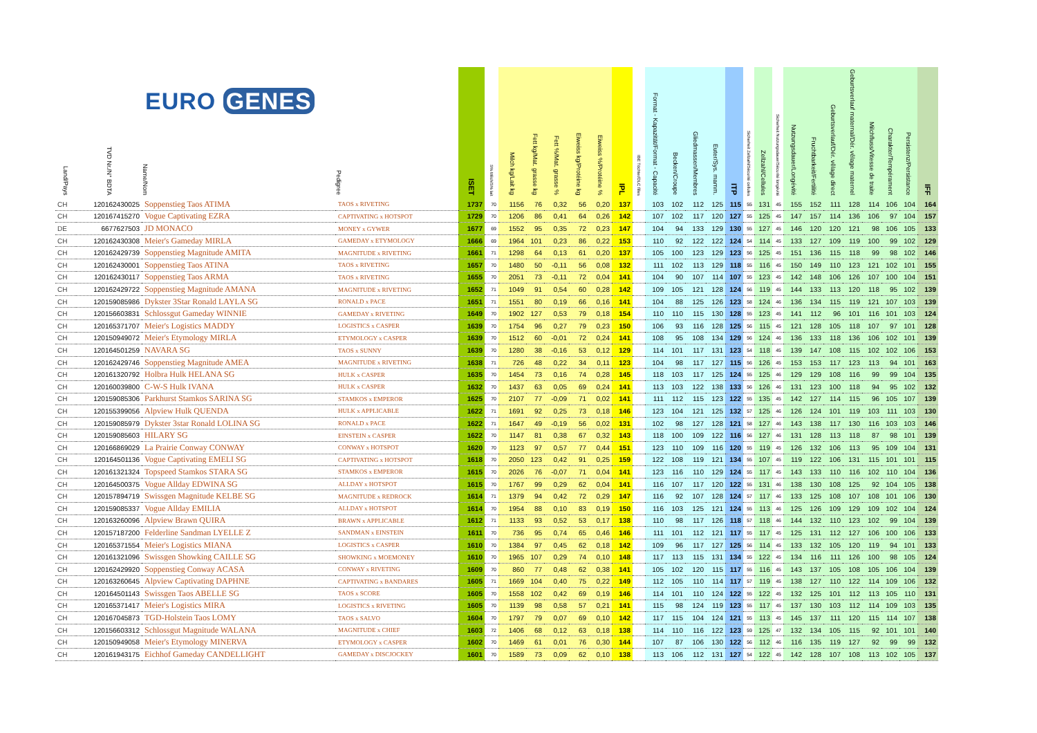| EURO GENES | | | | ISET | S% Milch/S% lait | Milch kg/Lait kg | Fett kg/Mat. grasse kg | Fett %/Mat. grasse % | Eiweiss kg/Protéine kg | Eiweiss %/Protéine % | IPL | IBE Töchter/DLC filles | Format - Kapazität/Format - Capacité | Becken/Croupe | Gliedmassen/Membres | Euter/Sys. mamm. | ITP | Sicherheit Zellzahl/Sécurité cellules | Zellzahl/Cellules | Sicherheit Nutzungsdauer/Sécurité longévité | Nutzungsdauer/Longévité | Fruchtbarkeit/Fertilité | Geburtsverlauf/Dér. vêlage direct | Geburtsverlauf maternal/Dér. vêlage maternel | Milchfluss/Vitesse de traite | Charakter/Tempérament | Persistenz/Persistance | IFF |
| --- | --- | --- | --- | --- | --- | --- | --- | --- | --- | --- | --- | --- | --- | --- | --- | --- | --- | --- | --- | --- | --- | --- | --- | --- | --- | --- | --- | --- |
| Land/Pays | TVD Nr./N° BDTA | Name/Nom | Pedigree | | | | | | | | | | | | | | | | | | | | | | | | | |
| CH | 120162430025 | Soppenstieg Taos ATIMA | TAOS x RIVETING | 1737 | 70 | 1156 | 76 | 0,32 | 56 | 0,20 | 137 | | 103 | 102 | 112 | 125 | 115 | 55 | 131 | 45 | 155 | 152 | 111 | 128 | 114 | 106 | 104 | 164 |
| CH | 120167415270 | Vogue Captivating EZRA | CAPTIVATING x HOTSPOT | 1729 | 70 | 1206 | 86 | 0,41 | 64 | 0,26 | 142 | | 107 | 102 | 117 | 120 | 127 | 55 | 125 | 45 | 147 | 157 | 114 | 136 | 106 | 97 | 104 | 157 |
| DE | 6677627503 | JD MONACO | MONEY x GYWER | 1677 | 69 | 1552 | 95 | 0,35 | 72 | 0,23 | 147 | | 104 | 94 | 133 | 129 | 130 | 55 | 127 | 45 | 146 | 120 | 120 | 121 | 98 | 106 | 105 | 133 |
| CH | 120162430308 | Meier's Gameday MIRLA | GAMEDAY x ETYMOLOGY | 1666 | 69 | 1964 | 101 | 0,23 | 86 | 0,22 | 153 | | 110 | 92 | 122 | 122 | 124 | 54 | 114 | 45 | 133 | 127 | 109 | 119 | 100 | 99 | 102 | 129 |
| CH | 120162429739 | Soppenstieg Magnitude AMITA | MAGNITUDE x RIVETING | 1661 | 71 | 1298 | 64 | 0,13 | 61 | 0,20 | 137 | | 105 | 100 | 123 | 129 | 123 | 56 | 125 | 45 | 151 | 136 | 115 | 118 | 99 | 98 | 102 | 146 |
| CH | 120162430001 | Soppenstieg Taos ATINA | TAOS x RIVETING | 1657 | 70 | 1480 | 50 | -0,11 | 56 | 0,08 | 132 | | 111 | 102 | 113 | 129 | 118 | 55 | 116 | 45 | 150 | 149 | 110 | 123 | 121 | 102 | 101 | 155 |
| CH | 120162430117 | Soppenstieg Taos ARMA | TAOS x RIVETING | 1655 | 70 | 2051 | 73 | -0,11 | 72 | 0,04 | 141 | | 104 | 90 | 107 | 114 | 107 | 55 | 123 | 45 | 142 | 148 | 106 | 126 | 107 | 100 | 104 | 151 |
| CH | 120162429722 | Soppenstieg Magnitude AMANA | MAGNITUDE x RIVETING | 1652 | 71 | 1049 | 91 | 0,54 | 60 | 0,28 | 142 | | 109 | 105 | 121 | 128 | 124 | 56 | 119 | 45 | 144 | 133 | 113 | 120 | 118 | 95 | 102 | 139 |
| CH | 120159085986 | Dykster 3Star Ronald LAYLA SG | RONALD x PACE | 1651 | 71 | 1551 | 80 | 0,19 | 66 | 0,16 | 141 | | 104 | 88 | 125 | 126 | 123 | 58 | 124 | 46 | 136 | 134 | 115 | 119 | 121 | 107 | 103 | 139 |
| CH | 120156603831 | Schlossgut Gameday WINNIE | GAMEDAY x RIVETING | 1649 | 70 | 1902 | 127 | 0,53 | 79 | 0,18 | 154 | | 110 | 110 | 115 | 130 | 128 | 55 | 123 | 45 | 141 | 112 | 96 | 101 | 116 | 101 | 103 | 124 |
| CH | 120165371707 | Meier's Logistics MADDY | LOGISTICS x CASPER | 1639 | 70 | 1754 | 96 | 0,27 | 79 | 0,23 | 150 | | 106 | 93 | 116 | 128 | 125 | 56 | 115 | 45 | 121 | 128 | 105 | 118 | 107 | 97 | 101 | 128 |
| CH | 120150949072 | Meier's Etymology MIRLA | ETYMOLOGY x CASPER | 1639 | 70 | 1512 | 60 | -0,01 | 72 | 0,24 | 141 | | 108 | 95 | 108 | 134 | 129 | 56 | 124 | 46 | 136 | 133 | 118 | 136 | 106 | 102 | 101 | 139 |
| CH | 120164501259 | NAVARA SG | TAOS x SUNNY | 1639 | 70 | 1280 | 38 | -0,16 | 53 | 0,12 | 129 | | 114 | 101 | 117 | 131 | 123 | 54 | 118 | 45 | 139 | 147 | 108 | 115 | 102 | 102 | 106 | 153 |
| CH | 120162429746 | Soppenstieg Magnitude AMEA | MAGNITUDE x RIVETING | 1638 | 71 | 726 | 48 | 0,22 | 34 | 0,11 | 123 | | 104 | 98 | 117 | 127 | 115 | 56 | 126 | 45 | 153 | 153 | 117 | 123 | 113 | 94 | 101 | 163 |
| CH | 120161320792 | Holbra Hulk HELANA SG | HULK x CASPER | 1635 | 70 | 1454 | 73 | 0,16 | 74 | 0,28 | 145 | | 118 | 103 | 117 | 125 | 124 | 55 | 125 | 46 | 129 | 129 | 108 | 116 | 99 | 99 | 104 | 135 |
| CH | 120160039800 | C-W-S Hulk IVANA | HULK x CASPER | 1632 | 70 | 1437 | 63 | 0,05 | 69 | 0,24 | 141 | | 113 | 103 | 122 | 138 | 133 | 56 | 126 | 46 | 131 | 123 | 100 | 118 | 94 | 95 | 102 | 132 |
| CH | 120159085306 | Parkhurst Stamkos SARINA SG | STAMKOS x EMPEROR | 1625 | 70 | 2107 | 77 | -0,09 | 71 | 0,02 | 141 | | 111 | 112 | 115 | 123 | 122 | 55 | 135 | 45 | 142 | 127 | 114 | 115 | 96 | 105 | 107 | 139 |
| CH | 120155399056 | Alpview Hulk QUENDA | HULK x APPLICABLE | 1622 | 71 | 1691 | 92 | 0,25 | 73 | 0,18 | 146 | | 123 | 104 | 121 | 125 | 132 | 57 | 125 | 46 | 126 | 124 | 101 | 119 | 103 | 111 | 103 | 130 |
| CH | 120159085979 | Dykster 3star Ronald LOLINA SG | RONALD x PACE | 1622 | 71 | 1647 | 49 | -0,19 | 56 | 0,02 | 131 | | 102 | 98 | 127 | 128 | 121 | 58 | 127 | 46 | 143 | 138 | 117 | 130 | 116 | 103 | 103 | 146 |
| CH | 120159085603 | HILARY SG | EINSTEIN x CASPER | 1622 | 70 | 1147 | 81 | 0,38 | 67 | 0,32 | 143 | | 118 | 100 | 109 | 122 | 116 | 56 | 127 | 46 | 131 | 128 | 113 | 118 | 87 | 98 | 101 | 139 |
| CH | 120166869029 | La Prairie Conway CONWAY | CONWAY x HOTSPOT | 1620 | 70 | 1123 | 97 | 0,57 | 77 | 0,44 | 151 | | 123 | 110 | 109 | 116 | 120 | 55 | 119 | 45 | 126 | 132 | 106 | 113 | 95 | 109 | 104 | 131 |
| CH | 120164501136 | Vogue Captivating EMELI SG | CAPTIVATING x HOTSPOT | 1618 | 70 | 2050 | 123 | 0,42 | 91 | 0,25 | 159 | | 122 | 108 | 119 | 121 | 134 | 55 | 107 | 45 | 119 | 122 | 106 | 131 | 115 | 101 | 101 | 115 |
| CH | 120161321324 | Topspeed Stamkos STARA SG | STAMKOS x EMPEROR | 1615 | 70 | 2026 | 76 | -0,07 | 71 | 0,04 | 141 | | 123 | 116 | 110 | 129 | 124 | 55 | 117 | 45 | 143 | 133 | 110 | 116 | 102 | 110 | 104 | 136 |
| CH | 120164500375 | Vogue Allday EDWINA SG | ALLDAY x HOTSPOT | 1615 | 70 | 1767 | 99 | 0,29 | 62 | 0,04 | 141 | | 116 | 107 | 117 | 120 | 122 | 55 | 131 | 46 | 138 | 130 | 108 | 125 | 92 | 104 | 105 | 138 |
| CH | 120157894719 | Swissgen Magnitude KELBE SG | MAGNITUDE x REDROCK | 1614 | 71 | 1379 | 94 | 0,42 | 72 | 0,29 | 147 | | 116 | 92 | 107 | 128 | 124 | 57 | 117 | 46 | 133 | 125 | 108 | 107 | 108 | 101 | 106 | 130 |
| CH | 120159085337 | Vogue Allday EMILIA | ALLDAY x HOTSPOT | 1614 | 70 | 1954 | 88 | 0,10 | 83 | 0,19 | 150 | | 116 | 103 | 125 | 121 | 124 | 55 | 113 | 46 | 125 | 126 | 109 | 129 | 109 | 102 | 104 | 124 |
| CH | 120163260096 | Alpview Brawn QUIRA | BRAWN x APPLICABLE | 1612 | 71 | 1133 | 93 | 0,52 | 53 | 0,17 | 138 | | 110 | 98 | 117 | 126 | 118 | 57 | 118 | 46 | 144 | 132 | 110 | 123 | 102 | 99 | 104 | 139 |
| CH | 120157187200 | Felderline Sandman LYELLE Z | SANDMAN x EINSTEIN | 1611 | 70 | 736 | 95 | 0,74 | 65 | 0,46 | 146 | | 111 | 101 | 112 | 121 | 117 | 55 | 117 | 45 | 125 | 131 | 112 | 127 | 106 | 100 | 106 | 133 |
| CH | 120165371554 | Meier's Logistics MIANA | LOGISTICS x CASPER | 1610 | 70 | 1384 | 97 | 0,45 | 62 | 0,18 | 142 | | 109 | 96 | 117 | 127 | 125 | 56 | 114 | 45 | 133 | 132 | 105 | 120 | 119 | 94 | 101 | 133 |
| CH | 120161321096 | Swissgen Showking CAILLE SG | SHOWKING x MOEMONEY | 1610 | 70 | 1965 | 107 | 0,29 | 74 | 0,10 | 148 | | 117 | 113 | 115 | 131 | 134 | 55 | 122 | 45 | 134 | 116 | 111 | 126 | 100 | 98 | 105 | 124 |
| CH | 120162429920 | Soppenstieg Conway ACASA | CONWAY x RIVETING | 1609 | 70 | 860 | 77 | 0,48 | 62 | 0,38 | 141 | | 105 | 102 | 120 | 115 | 117 | 55 | 116 | 45 | 143 | 137 | 105 | 108 | 105 | 106 | 104 | 139 |
| CH | 120163260645 | Alpview Captivating DAPHNE | CAPTIVATING x BANDARES | 1605 | 71 | 1669 | 104 | 0,40 | 75 | 0,22 | 149 | | 112 | 105 | 110 | 114 | 117 | 57 | 119 | 45 | 138 | 127 | 110 | 122 | 114 | 109 | 106 | 132 |
| CH | 120164501143 | Swissgen Taos ABELLE SG | TAOS x SCORE | 1605 | 70 | 1558 | 102 | 0,42 | 69 | 0,19 | 146 | | 114 | 101 | 110 | 124 | 122 | 55 | 122 | 45 | 132 | 125 | 101 | 112 | 113 | 105 | 110 | 131 |
| CH | 120165371417 | Meier's Logistics MIRA | LOGISTICS x RIVETING | 1605 | 70 | 1139 | 98 | 0,58 | 57 | 0,21 | 141 | | 115 | 98 | 124 | 119 | 123 | 55 | 117 | 45 | 137 | 130 | 103 | 112 | 114 | 109 | 103 | 135 |
| CH | 120167045873 | TGD-Holstein Taos LOMY | TAOS x SALVO | 1604 | 70 | 1797 | 79 | 0,07 | 69 | 0,10 | 142 | | 117 | 115 | 104 | 124 | 121 | 55 | 113 | 45 | 145 | 137 | 111 | 120 | 115 | 114 | 107 | 138 |
| CH | 120156603312 | Schlossgut Magnitude WALANA | MAGNITUDE x CHIEF | 1603 | 72 | 1406 | 68 | 0,12 | 63 | 0,18 | 138 | | 114 | 110 | 116 | 122 | 123 | 59 | 125 | 47 | 132 | 134 | 105 | 115 | 92 | 101 | 101 | 140 |
| CH | 120150949058 | Meier's Etymology MINERVA | ETYMOLOGY x CASPER | 1602 | 70 | 1469 | 61 | 0,01 | 76 | 0,30 | 144 | | 107 | 87 | 106 | 130 | 122 | 56 | 112 | 46 | 116 | 135 | 119 | 127 | 92 | 99 | 99 | 132 |
| CH | 120161943175 | Eichhof Gameday CANDELLIGHT | GAMEDAY x DISCJOCKEY | 1601 | 70 | 1589 | 73 | 0,09 | 62 | 0,10 | 138 | | 113 | 106 | 112 | 131 | 127 | 54 | 122 | 45 | 142 | 128 | 107 | 108 | 113 | 102 | 105 | 137 |